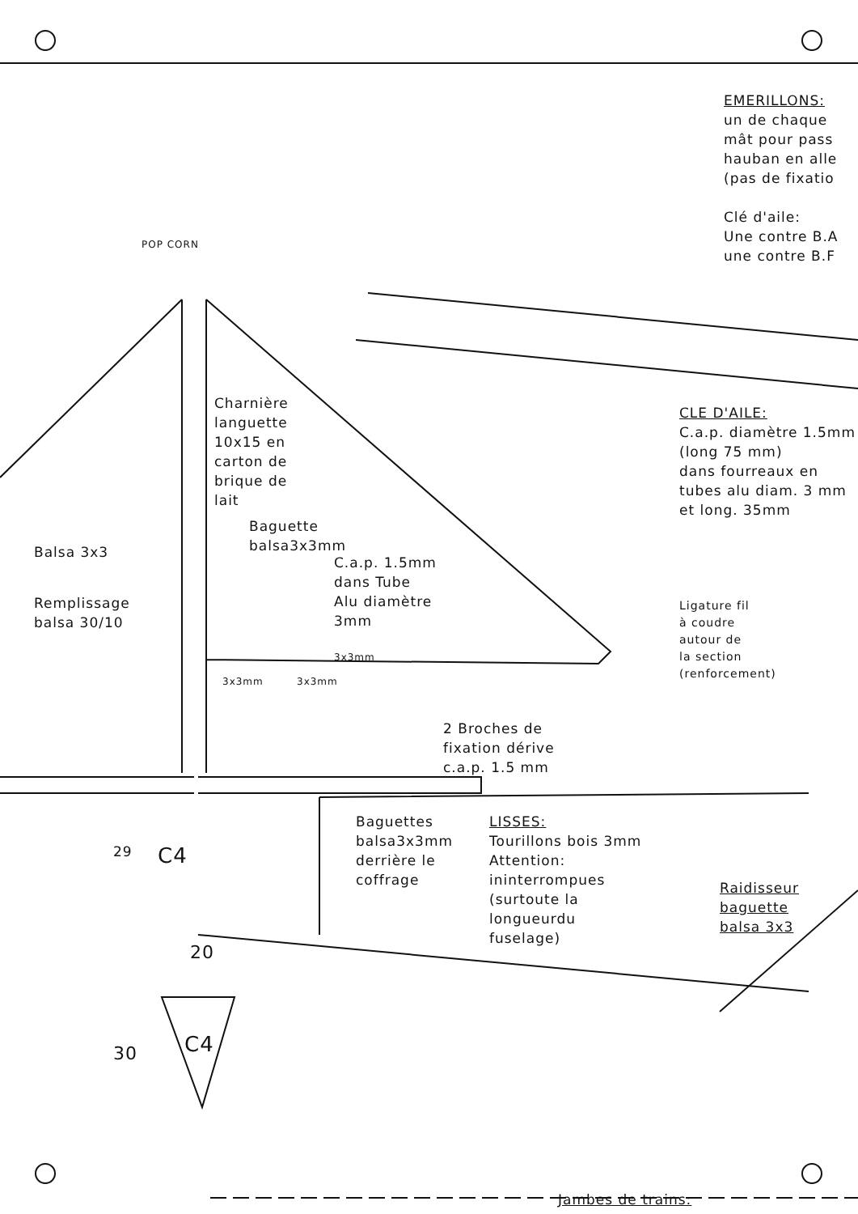EMERILLONS:
un de chaque
mât pour pass
hauban en alle
(pas de fixatio
Clé d'aile:
Une contre B.A
une contre B.F
POP CORN
Charnière
languette
10x15 en
carton de
brique de
lait
CLE D'AILE:
C.a.p. diamètre 1.5mm
(long 75 mm)
dans fourreaux en
tubes alu diam. 3 mm
et long. 35mm
Baguette
balsa3x3mm
Balsa 3x3
C.a.p. 1.5mm
dans Tube
Alu diamètre
3mm
Remplissage
balsa 30/10
Ligature fil
à coudre
autour de
la section
(renforcement)
3x3mm
3x3mm 3x3mm
2 Broches de
fixation dérive
c.a.p. 1.5 mm
29 C4
Baguettes
balsa3x3mm
derrière le
coffrage
LISSES:
Tourillons bois 3mm
Attention:
ininterrompues
(surtoute la
longueurdu
fuselage)
Raidisseur
baguette
balsa 3x3
20
30 C4
Jambes de trains: